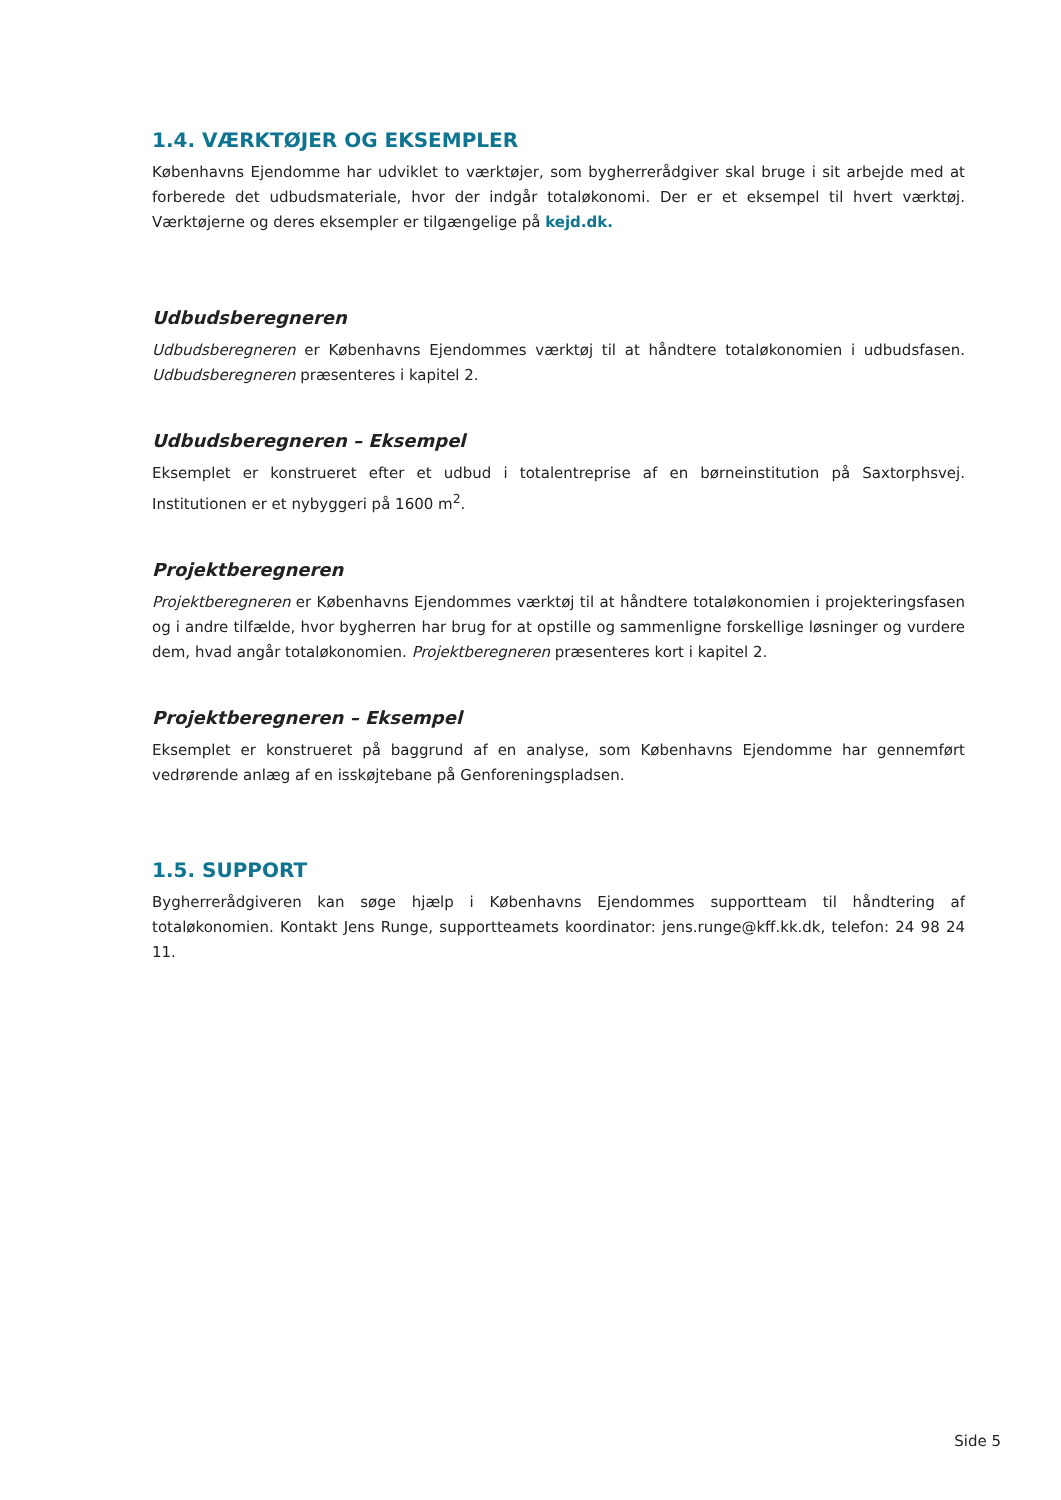1.4. VÆRKTØJER OG EKSEMPLER
Københavns Ejendomme har udviklet to værktøjer, som bygherrerådgiver skal bruge i sit arbejde med at forberede det udbudsmateriale, hvor der indgår totaløkonomi. Der er et eksempel til hvert værktøj. Værktøjerne og deres eksempler er tilgængelige på kejd.dk.
Udbudsberegneren
Udbudsberegneren er Københavns Ejendommes værktøj til at håndtere totaløkonomien i udbudsfasen. Udbudsberegneren præsenteres i kapitel 2.
Udbudsberegneren – Eksempel
Eksemplet er konstrueret efter et udbud i totalentreprise af en børneinstitution på Saxtorphsvej. Institutionen er et nybyggeri på 1600 m<sup>2</sup>.
Projektberegneren
Projektberegneren er Københavns Ejendommes værktøj til at håndtere totaløkonomien i projekteringsfasen og i andre tilfælde, hvor bygherren har brug for at opstille og sammenligne forskellige løsninger og vurdere dem, hvad angår totaløkonomien. Projektberegneren præsenteres kort i kapitel 2.
Projektberegneren – Eksempel
Eksemplet er konstrueret på baggrund af en analyse, som Københavns Ejendomme har gennemført vedrørende anlæg af en isskøjtebane på Genforeningspladsen.
1.5. SUPPORT
Bygherrerådgiveren kan søge hjælp i Københavns Ejendommes supportteam til håndtering af totaløkonomien. Kontakt Jens Runge, supportteamets koordinator: jens.runge@kff.kk.dk, telefon: 24 98 24 11.
Side 5